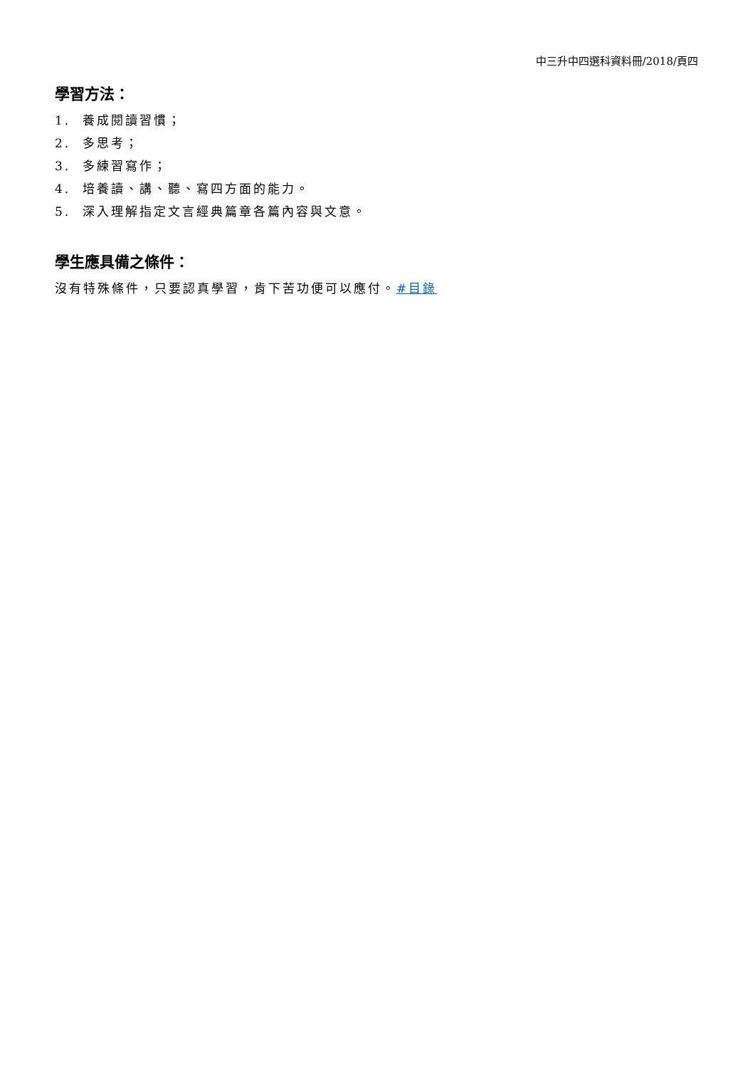中三升中四選科資料冊/2018/頁四
學習方法：
1. 養成閱讀習慣；
2. 多思考；
3. 多練習寫作；
4. 培養讀、講、聽、寫四方面的能力。
5. 深入理解指定文言經典篇章各篇內容與文意。
學生應具備之條件：
沒有特殊條件，只要認真學習，肯下苦功便可以應付。#目錄